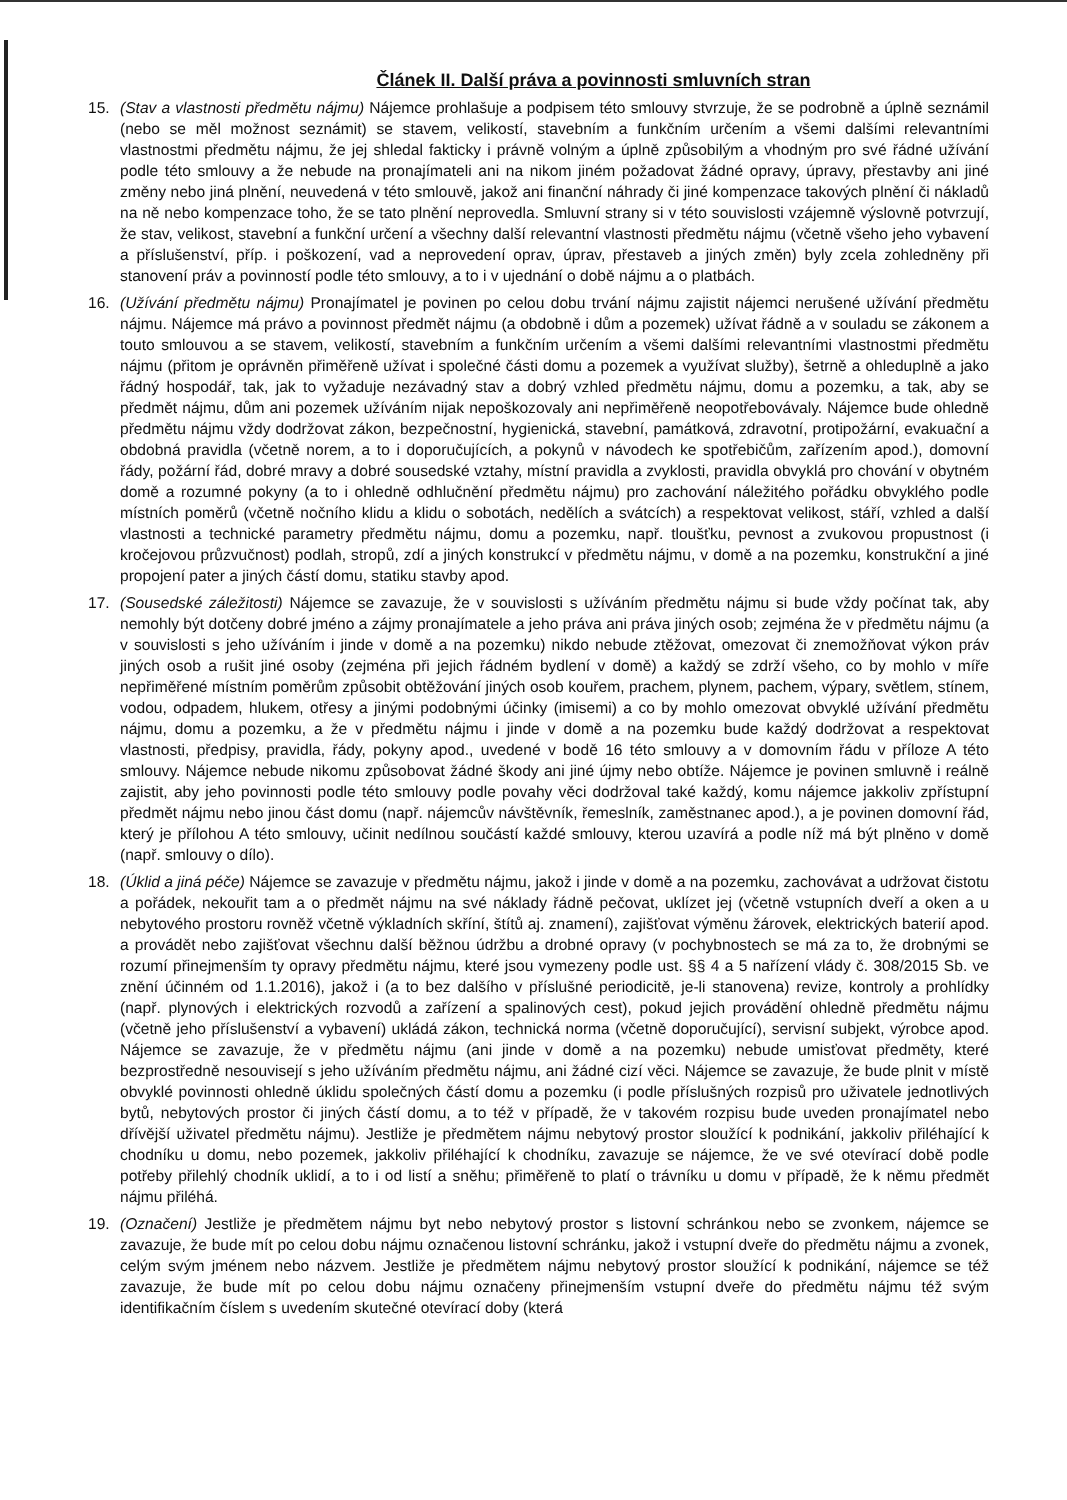Článek II. Další práva a povinnosti smluvních stran
15. (Stav a vlastnosti předmětu nájmu) Nájemce prohlašuje a podpisem této smlouvy stvrzuje, že se podrobně a úplně seznámil (nebo se měl možnost seznámit) se stavem, velikostí, stavebním a funkčním určením a všemi dalšími relevantními vlastnostmi předmětu nájmu, že jej shledal fakticky i právně volným a úplně způsobilým a vhodným pro své řádné užívání podle této smlouvy a že nebude na pronajímateli ani na nikom jiném požadovat žádné opravy, úpravy, přestavby ani jiné změny nebo jiná plnění, neuvedená v této smlouvě, jakož ani finanční náhrady či jiné kompenzace takových plnění či nákladů na ně nebo kompenzace toho, že se tato plnění neprovedla. Smluvní strany si v této souvislosti vzájemně výslovně potvrzují, že stav, velikost, stavební a funkční určení a všechny další relevantní vlastnosti předmětu nájmu (včetně všeho jeho vybavení a příslušenství, příp. i poškození, vad a neprovedení oprav, úprav, přestaveb a jiných změn) byly zcela zohledněny při stanovení práv a povinností podle této smlouvy, a to i v ujednání o době nájmu a o platbách.
16. (Užívání předmětu nájmu) Pronajímatel je povinen po celou dobu trvání nájmu zajistit nájemci nerušené užívání předmětu nájmu. Nájemce má právo a povinnost předmět nájmu (a obdobně i dům a pozemek) užívat řádně a v souladu se zákonem a touto smlouvou a se stavem, velikostí, stavebním a funkčním určením a všemi dalšími relevantními vlastnostmi předmětu nájmu (přitom je oprávněn přiměřeně užívat i společné části domu a pozemek a využívat služby), šetrně a ohleduplně a jako řádný hospodář, tak, jak to vyžaduje nezávadný stav a dobrý vzhled předmětu nájmu, domu a pozemku, a tak, aby se předmět nájmu, dům ani pozemek užíváním nijak nepoškozovaly ani nepřiměřeně neopotřebovávaly. Nájemce bude ohledně předmětu nájmu vždy dodržovat zákon, bezpečnostní, hygienická, stavební, památková, zdravotní, protipožární, evakuační a obdobná pravidla (včetně norem, a to i doporučujících, a pokynů v návodech ke spotřebičům, zařízením apod.), domovní řády, požární řád, dobré mravy a dobré sousedské vztahy, místní pravidla a zvyklosti, pravidla obvyklá pro chování v obytném domě a rozumné pokyny (a to i ohledně odhlučnění předmětu nájmu) pro zachování náležitého pořádku obvyklého podle místních poměrů (včetně nočního klidu a klidu o sobotách, nedělích a svátcích) a respektovat velikost, stáří, vzhled a další vlastnosti a technické parametry předmětu nájmu, domu a pozemku, např. tloušťku, pevnost a zvukovou propustnost (i kročejovou průzvučnost) podlah, stropů, zdí a jiných konstrukcí v předmětu nájmu, v domě a na pozemku, konstrukční a jiné propojení pater a jiných částí domu, statiku stavby apod.
17. (Sousedské záležitosti) Nájemce se zavazuje, že v souvislosti s užíváním předmětu nájmu si bude vždy počínat tak, aby nemohly být dotčeny dobré jméno a zájmy pronajímatele a jeho práva ani práva jiných osob; zejména že v předmětu nájmu (a v souvislosti s jeho užíváním i jinde v domě a na pozemku) nikdo nebude ztěžovat, omezovat či znemožňovat výkon práv jiných osob a rušit jiné osoby (zejména při jejich řádném bydlení v domě) a každý se zdrží všeho, co by mohlo v míře nepřiměřené místním poměrům způsobit obtěžování jiných osob kouřem, prachem, plynem, pachem, výpary, světlem, stínem, vodou, odpadem, hlukem, otřesy a jinými podobnými účinky (imisemi) a co by mohlo omezovat obvyklé užívání předmětu nájmu, domu a pozemku, a že v předmětu nájmu i jinde v domě a na pozemku bude každý dodržovat a respektovat vlastnosti, předpisy, pravidla, řády, pokyny apod., uvedené v bodě 16 této smlouvy a v domovním řádu v příloze A této smlouvy. Nájemce nebude nikomu způsobovat žádné škody ani jiné újmy nebo obtíže. Nájemce je povinen smluvně i reálně zajistit, aby jeho povinnosti podle této smlouvy podle povahy věci dodržoval také každý, komu nájemce jakkoliv zpřístupní předmět nájmu nebo jinou část domu (např. nájemcův návštěvník, řemeslník, zaměstnanec apod.), a je povinen domovní řád, který je přílohou A této smlouvy, učinit nedílnou součástí každé smlouvy, kterou uzavírá a podle níž má být plněno v domě (např. smlouvy o dílo).
18. (Úklid a jiná péče) Nájemce se zavazuje v předmětu nájmu, jakož i jinde v domě a na pozemku, zachovávat a udržovat čistotu a pořádek, nekouřit tam a o předmět nájmu na své náklady řádně pečovat, uklízet jej (včetně vstupních dveří a oken a u nebytového prostoru rovněž včetně výkladních skříní, štítů aj. znamení), zajišťovat výměnu žárovek, elektrických baterií apod. a provádět nebo zajišťovat všechnu další běžnou údržbu a drobné opravy (v pochybnostech se má za to, že drobnými se rozumí přinejmenším ty opravy předmětu nájmu, které jsou vymezeny podle ust. §§ 4 a 5 nařízení vlády č. 308/2015 Sb. ve znění účinném od 1.1.2016), jakož i (a to bez dalšího v příslušné periodicitě, je-li stanovena) revize, kontroly a prohlídky (např. plynových i elektrických rozvodů a zařízení a spalinových cest), pokud jejich provádění ohledně předmětu nájmu (včetně jeho příslušenství a vybavení) ukládá zákon, technická norma (včetně doporučující), servisní subjekt, výrobce apod. Nájemce se zavazuje, že v předmětu nájmu (ani jinde v domě a na pozemku) nebude umisťovat předměty, které bezprostředně nesouvisejí s jeho užíváním předmětu nájmu, ani žádné cizí věci. Nájemce se zavazuje, že bude plnit v místě obvyklé povinnosti ohledně úklidu společných částí domu a pozemku (i podle příslušných rozpisů pro uživatele jednotlivých bytů, nebytových prostor či jiných částí domu, a to též v případě, že v takovém rozpisu bude uveden pronajímatel nebo dřívější uživatel předmětu nájmu). Jestliže je předmětem nájmu nebytový prostor sloužící k podnikání, jakkoliv přiléhající k chodníku u domu, nebo pozemek, jakkoliv přiléhající k chodníku, zavazuje se nájemce, že ve své otevírací době podle potřeby přilehlý chodník uklidí, a to i od listí a sněhu; přiměřeně to platí o trávníku u domu v případě, že k němu předmět nájmu přiléhá.
19. (Označení) Jestliže je předmětem nájmu byt nebo nebytový prostor s listovní schránkou nebo se zvonkem, nájemce se zavazuje, že bude mít po celou dobu nájmu označenou listovní schránku, jakož i vstupní dveře do předmětu nájmu a zvonek, celým svým jménem nebo názvem. Jestliže je předmětem nájmu nebytový prostor sloužící k podnikání, nájemce se též zavazuje, že bude mít po celou dobu nájmu označeny přinejmenším vstupní dveře do předmětu nájmu též svým identifikačním číslem s uvedením skutečné otevírací doby (která